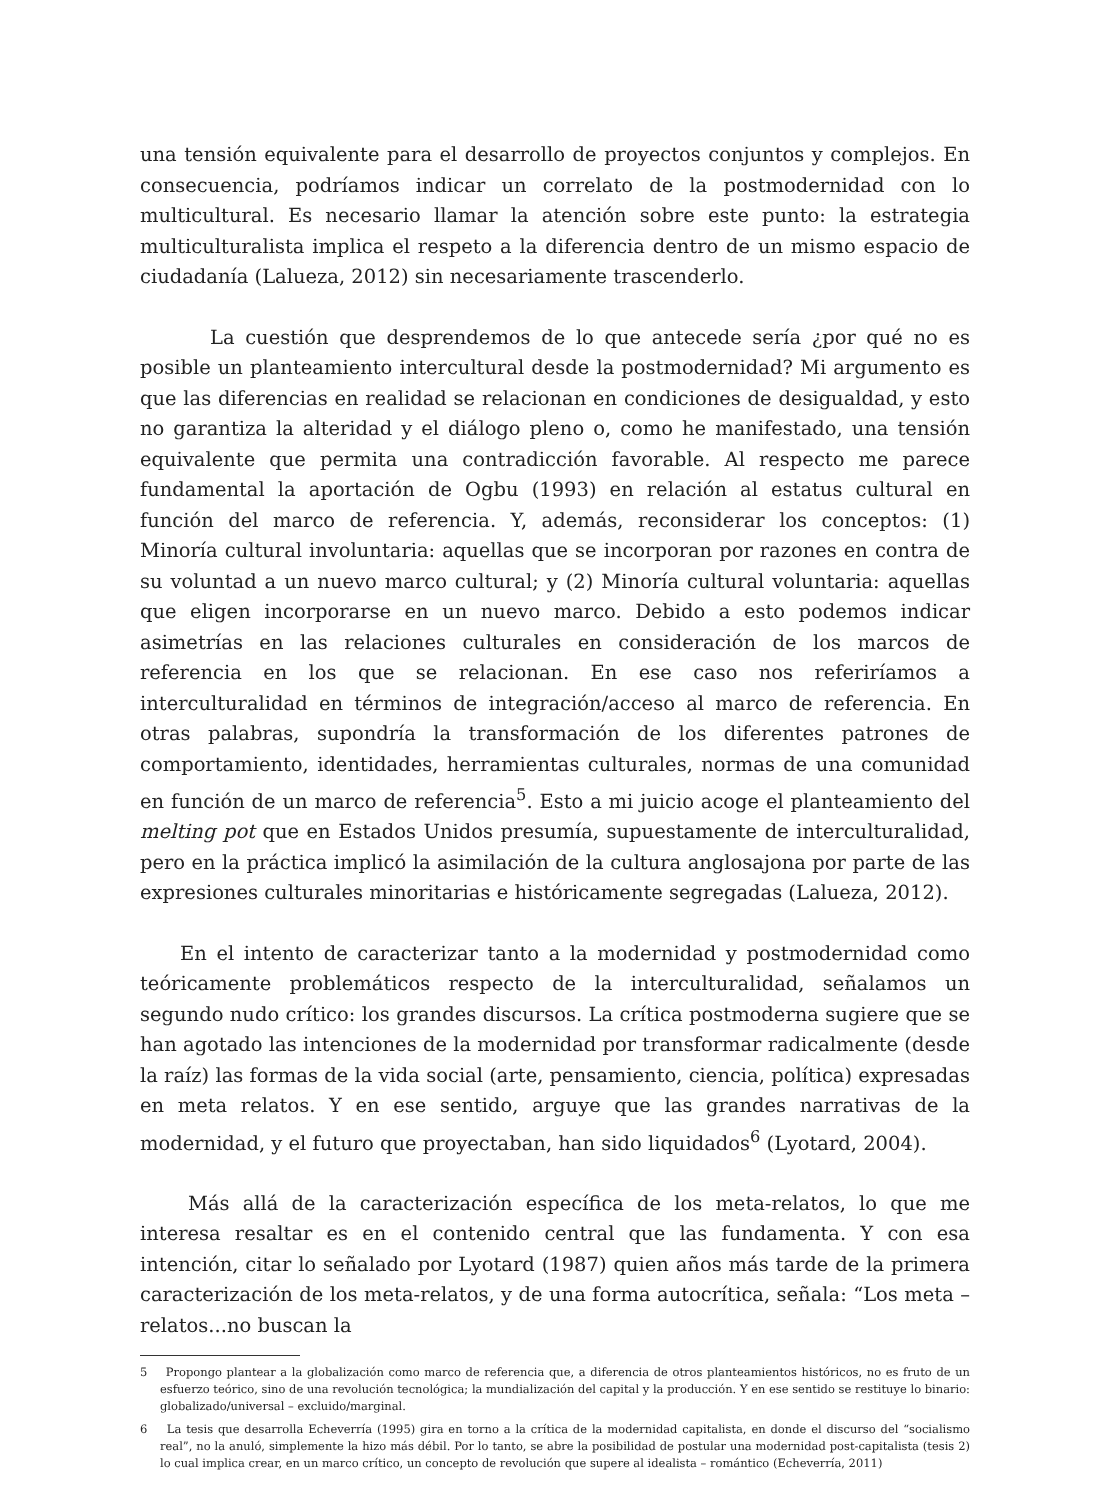una tensión equivalente para el desarrollo de proyectos conjuntos y complejos. En consecuencia, podríamos indicar un correlato de la postmodernidad con lo multicultural. Es necesario llamar la atención sobre este punto: la estrategia multiculturalista implica el respeto a la diferencia dentro de un mismo espacio de ciudadanía (Lalueza, 2012) sin necesariamente trascenderlo.
La cuestión que desprendemos de lo que antecede sería ¿por qué no es posible un planteamiento intercultural desde la postmodernidad? Mi argumento es que las diferencias en realidad se relacionan en condiciones de desigualdad, y esto no garantiza la alteridad y el diálogo pleno o, como he manifestado, una tensión equivalente que permita una contradicción favorable. Al respecto me parece fundamental la aportación de Ogbu (1993) en relación al estatus cultural en función del marco de referencia. Y, además, reconsiderar los conceptos: (1) Minoría cultural involuntaria: aquellas que se incorporan por razones en contra de su voluntad a un nuevo marco cultural; y (2) Minoría cultural voluntaria: aquellas que eligen incorporarse en un nuevo marco. Debido a esto podemos indicar asimetrías en las relaciones culturales en consideración de los marcos de referencia en los que se relacionan. En ese caso nos referiríamos a interculturalidad en términos de integración/acceso al marco de referencia. En otras palabras, supondría la transformación de los diferentes patrones de comportamiento, identidades, herramientas culturales, normas de una comunidad en función de un marco de referencia<sup>5</sup>. Esto a mi juicio acoge el planteamiento del melting pot que en Estados Unidos presumía, supuestamente de interculturalidad, pero en la práctica implicó la asimilación de la cultura anglosajona por parte de las expresiones culturales minoritarias e históricamente segregadas (Lalueza, 2012).
En el intento de caracterizar tanto a la modernidad y postmodernidad como teóricamente problemáticos respecto de la interculturalidad, señalamos un segundo nudo crítico: los grandes discursos. La crítica postmoderna sugiere que se han agotado las intenciones de la modernidad por transformar radicalmente (desde la raíz) las formas de la vida social (arte, pensamiento, ciencia, política) expresadas en meta relatos. Y en ese sentido, arguye que las grandes narrativas de la modernidad, y el futuro que proyectaban, han sido liquidados<sup>6</sup> (Lyotard, 2004).
Más allá de la caracterización específica de los meta-relatos, lo que me interesa resaltar es en el contenido central que las fundamenta. Y con esa intención, citar lo señalado por Lyotard (1987) quien años más tarde de la primera caracterización de los meta-relatos, y de una forma autocrítica, señala: “Los meta – relatos...no buscan la
5 Propongo plantear a la globalización como marco de referencia que, a diferencia de otros planteamientos históricos, no es fruto de un esfuerzo teórico, sino de una revolución tecnológica; la mundialización del capital y la producción. Y en ese sentido se restituye lo binario: globalizado/universal – excluido/marginal.
6 La tesis que desarrolla Echeverría (1995) gira en torno a la crítica de la modernidad capitalista, en donde el discurso del “socialismo real”, no la anuló, simplemente la hizo más débil. Por lo tanto, se abre la posibilidad de postular una modernidad post-capitalista (tesis 2) lo cual implica crear, en un marco crítico, un concepto de revolución que supere al idealista – romántico (Echeverría, 2011)